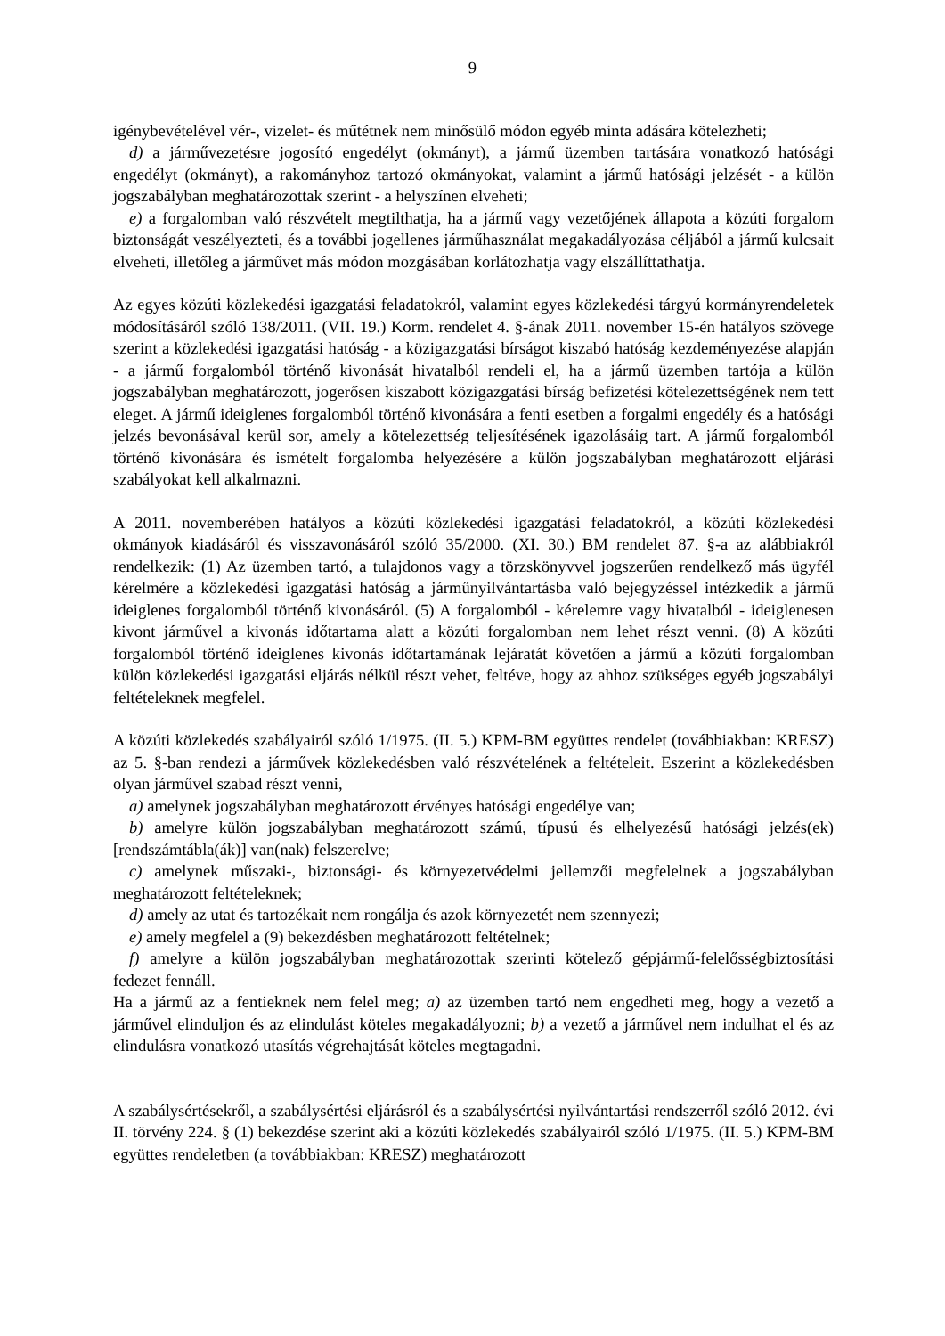9
igénybevételével vér-, vizelet- és műtétnek nem minősülő módon egyéb minta adására kötelezheti;
d) a járművezetésre jogosító engedélyt (okmányt), a jármű üzemben tartására vonatkozó hatósági engedélyt (okmányt), a rakományhoz tartozó okmányokat, valamint a jármű hatósági jelzését - a külön jogszabályban meghatározottak szerint - a helyszínen elveheti;
e) a forgalomban való részvételt megtilthatja, ha a jármű vagy vezetőjének állapota a közúti forgalom biztonságát veszélyezteti, és a további jogellenes járműhasználat megakadályozása céljából a jármű kulcsait elveheti, illetőleg a járművet más módon mozgásában korlátozhatja vagy elszállíttathatja.
Az egyes közúti közlekedési igazgatási feladatokról, valamint egyes közlekedési tárgyú kormányrendeletek módosításáról szóló 138/2011. (VII. 19.) Korm. rendelet 4. §-ának 2011. november 15-én hatályos szövege szerint a közlekedési igazgatási hatóság - a közigazgatási bírságot kiszabó hatóság kezdeményezése alapján - a jármű forgalomból történő kivonását hivatalból rendeli el, ha a jármű üzemben tartója a külön jogszabályban meghatározott, jogerősen kiszabott közigazgatási bírság befizetési kötelezettségének nem tett eleget. A jármű ideiglenes forgalomból történő kivonására a fenti esetben a forgalmi engedély és a hatósági jelzés bevonásával kerül sor, amely a kötelezettség teljesítésének igazolásáig tart. A jármű forgalomból történő kivonására és ismételt forgalomba helyezésére a külön jogszabályban meghatározott eljárási szabályokat kell alkalmazni.
A 2011. novemberében hatályos a közúti közlekedési igazgatási feladatokról, a közúti közlekedési okmányok kiadásáról és visszavonásáról szóló 35/2000. (XI. 30.) BM rendelet 87. §-a az alábbiakról rendelkezik: (1) Az üzemben tartó, a tulajdonos vagy a törzskönyvvel jogszerűen rendelkező más ügyfél kérelmére a közlekedési igazgatási hatóság a járműnyilvántartásba való bejegyzéssel intézkedik a jármű ideiglenes forgalomból történő kivonásáról. (5) A forgalomból - kérelemre vagy hivatalból - ideiglenesen kivont járművel a kivonás időtartama alatt a közúti forgalomban nem lehet részt venni. (8) A közúti forgalomból történő ideiglenes kivonás időtartamának lejáratát követően a jármű a közúti forgalomban külön közlekedési igazgatási eljárás nélkül részt vehet, feltéve, hogy az ahhoz szükséges egyéb jogszabályi feltételeknek megfelel.
A közúti közlekedés szabályairól szóló 1/1975. (II. 5.) KPM-BM együttes rendelet (továbbiakban: KRESZ) az 5. §-ban rendezi a járművek közlekedésben való részvételének a feltételeit. Eszerint a közlekedésben olyan járművel szabad részt venni,
a) amelynek jogszabályban meghatározott érvényes hatósági engedélye van;
b) amelyre külön jogszabályban meghatározott számú, típusú és elhelyezésű hatósági jelzés(ek) [rendszámtábla(ák)] van(nak) felszerelve;
c) amelynek műszaki-, biztonsági- és környezetvédelmi jellemzői megfelelnek a jogszabályban meghatározott feltételeknek;
d) amely az utat és tartozékait nem rongálja és azok környezetét nem szennyezi;
e) amely megfelel a (9) bekezdésben meghatározott feltételnek;
f) amelyre a külön jogszabályban meghatározottak szerinti kötelező gépjármű-felelősségbiztosítási fedezet fennáll.
Ha a jármű az a fentieknek nem felel meg; a) az üzemben tartó nem engedheti meg, hogy a vezető a járművel elinduljon és az elindulást köteles megakadályozni; b) a vezető a járművel nem indulhat el és az elindulásra vonatkozó utasítás végrehajtását köteles megtagadni.
A szabálysértésekről, a szabálysértési eljárásról és a szabálysértési nyilvántartási rendszerről szóló 2012. évi II. törvény 224. § (1) bekezdése szerint aki a közúti közlekedés szabályairól szóló 1/1975. (II. 5.) KPM-BM együttes rendeletben (a továbbiakban: KRESZ) meghatározott